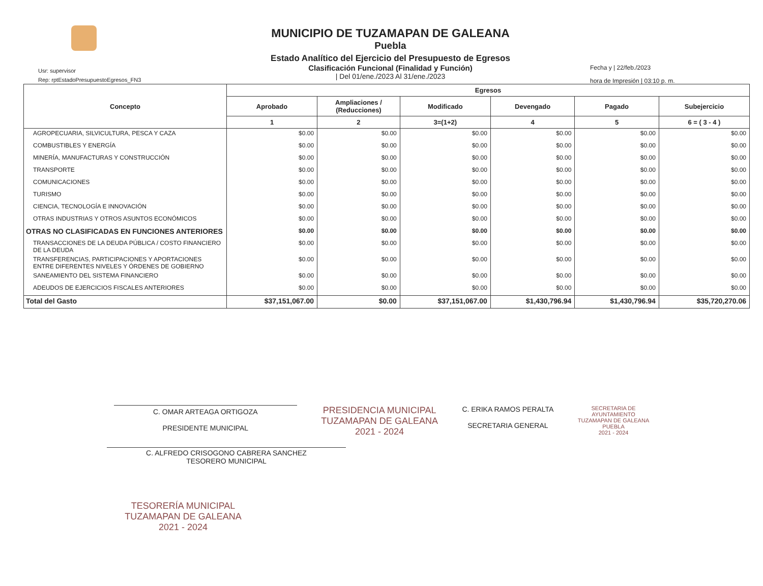Usr: supervisor
Rep: rptEstadoPresupuestoEgresos_FN3
MUNICIPIO DE TUZAMAPAN DE GALEANA
Puebla
Estado Analítico del Ejercicio del Presupuesto de Egresos
Clasificación Funcional (Finalidad y Función)
| Del 01/ene./2023 Al 31/ene./2023
Fecha y | 22/feb./2023
hora de Impresión | 03:10 p. m.
| Concepto | Egresos | | | | | |
| --- | --- | --- | --- | --- | --- | --- |
| | Aprobado | Ampliaciones / (Reducciones) | Modificado | Devengado | Pagado | Subejercicio |
| | 1 | 2 | 3=(1+2) | 4 | 5 | 6 = ( 3 - 4 ) |
| AGROPECUARIA, SILVICULTURA, PESCA Y CAZA | $0.00 | $0.00 | $0.00 | $0.00 | $0.00 | $0.00 |
| COMBUSTIBLES Y ENERGÍA | $0.00 | $0.00 | $0.00 | $0.00 | $0.00 | $0.00 |
| MINERÍA, MANUFACTURAS Y CONSTRUCCIÓN | $0.00 | $0.00 | $0.00 | $0.00 | $0.00 | $0.00 |
| TRANSPORTE | $0.00 | $0.00 | $0.00 | $0.00 | $0.00 | $0.00 |
| COMUNICACIONES | $0.00 | $0.00 | $0.00 | $0.00 | $0.00 | $0.00 |
| TURISMO | $0.00 | $0.00 | $0.00 | $0.00 | $0.00 | $0.00 |
| CIENCIA, TECNOLOGÍA E INNOVACIÓN | $0.00 | $0.00 | $0.00 | $0.00 | $0.00 | $0.00 |
| OTRAS INDUSTRIAS Y OTROS ASUNTOS ECONÓMICOS | $0.00 | $0.00 | $0.00 | $0.00 | $0.00 | $0.00 |
| OTRAS NO CLASIFICADAS EN FUNCIONES ANTERIORES | $0.00 | $0.00 | $0.00 | $0.00 | $0.00 | $0.00 |
| TRANSACCIONES DE LA DEUDA PÚBLICA / COSTO FINANCIERO DE LA DEUDA | $0.00 | $0.00 | $0.00 | $0.00 | $0.00 | $0.00 |
| TRANSFERENCIAS, PARTICIPACIONES Y APORTACIONES ENTRE DIFERENTES NIVELES Y ÓRDENES DE GOBIERNO | $0.00 | $0.00 | $0.00 | $0.00 | $0.00 | $0.00 |
| SANEAMIENTO DEL SISTEMA FINANCIERO | $0.00 | $0.00 | $0.00 | $0.00 | $0.00 | $0.00 |
| ADEUDOS DE EJERCICIOS FISCALES ANTERIORES | $0.00 | $0.00 | $0.00 | $0.00 | $0.00 | $0.00 |
| Total del Gasto | $37,151,067.00 | $0.00 | $37,151,067.00 | $1,430,796.94 | $1,430,796.94 | $35,720,270.06 |
C. OMAR ARTEAGA ORTIGOZA
PRESIDENTE MUNICIPAL
PRESIDENCIA MUNICIPAL
TUZAMAPAN DE GALEANA
2021 - 2024
C. ERIKA RAMOS PERALTA
SECRETARIA GENERAL
SECRETARIA DE
AYUNTAMIENTO
TUZAMAPAN DE GALEANA
PUEBLA
2021 - 2024
C. ALFREDO CRISOGONO CABRERA SANCHEZ
TESORERO MUNICIPAL
TESORERÍA MUNICIPAL
TUZAMAPAN DE GALEANA
2021 - 2024